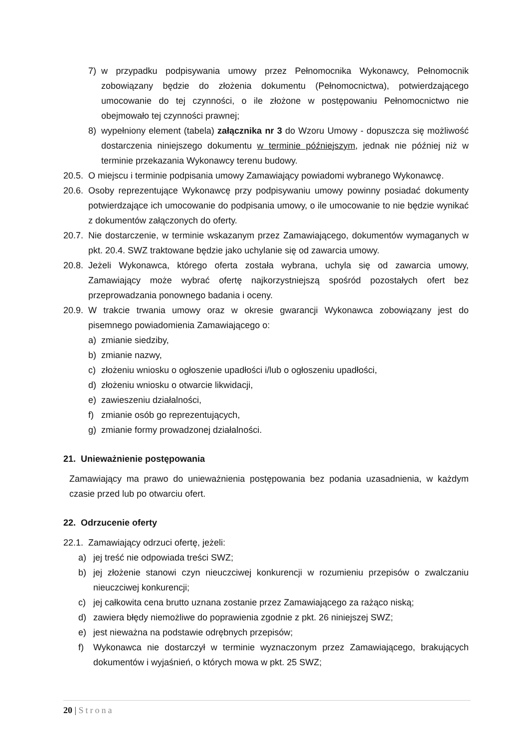7) w przypadku podpisywania umowy przez Pełnomocnika Wykonawcy, Pełnomocnik zobowiązany będzie do złożenia dokumentu (Pełnomocnictwa), potwierdzającego umocowanie do tej czynności, o ile złożone w postępowaniu Pełnomocnictwo nie obejmowało tej czynności prawnej;
8) wypełniony element (tabela) załącznika nr 3 do Wzoru Umowy - dopuszcza się możliwość dostarczenia niniejszego dokumentu w terminie późniejszym, jednak nie później niż w terminie przekazania Wykonawcy terenu budowy.
20.5. O miejscu i terminie podpisania umowy Zamawiający powiadomi wybranego Wykonawcę.
20.6. Osoby reprezentujące Wykonawcę przy podpisywaniu umowy powinny posiadać dokumenty potwierdzające ich umocowanie do podpisania umowy, o ile umocowanie to nie będzie wynikać z dokumentów załączonych do oferty.
20.7. Nie dostarczenie, w terminie wskazanym przez Zamawiającego, dokumentów wymaganych w pkt. 20.4. SWZ traktowane będzie jako uchylanie się od zawarcia umowy.
20.8. Jeżeli Wykonawca, którego oferta została wybrana, uchyla się od zawarcia umowy, Zamawiający może wybrać ofertę najkorzystniejszą spośród pozostałych ofert bez przeprowadzania ponownego badania i oceny.
20.9. W trakcie trwania umowy oraz w okresie gwarancji Wykonawca zobowiązany jest do pisemnego powiadomienia Zamawiającego o:
a) zmianie siedziby,
b) zmianie nazwy,
c) złożeniu wniosku o ogłoszenie upadłości i/lub o ogłoszeniu upadłości,
d) złożeniu wniosku o otwarcie likwidacji,
e) zawieszeniu działalności,
f) zmianie osób go reprezentujących,
g) zmianie formy prowadzonej działalności.
21. Unieważnienie postępowania
Zamawiający ma prawo do unieważnienia postępowania bez podania uzasadnienia, w każdym czasie przed lub po otwarciu ofert.
22. Odrzucenie oferty
22.1. Zamawiający odrzuci ofertę, jeżeli:
a) jej treść nie odpowiada treści SWZ;
b) jej złożenie stanowi czyn nieuczciwej konkurencji w rozumieniu przepisów o zwalczaniu nieuczciwej konkurencji;
c) jej całkowita cena brutto uznana zostanie przez Zamawiającego za rażąco niską;
d) zawiera błędy niemożliwe do poprawienia zgodnie z pkt. 26 niniejszej SWZ;
e) jest nieważna na podstawie odrębnych przepisów;
f) Wykonawca nie dostarczył w terminie wyznaczonym przez Zamawiającego, brakujących dokumentów i wyjaśnień, o których mowa w pkt. 25 SWZ;
20 | Strona